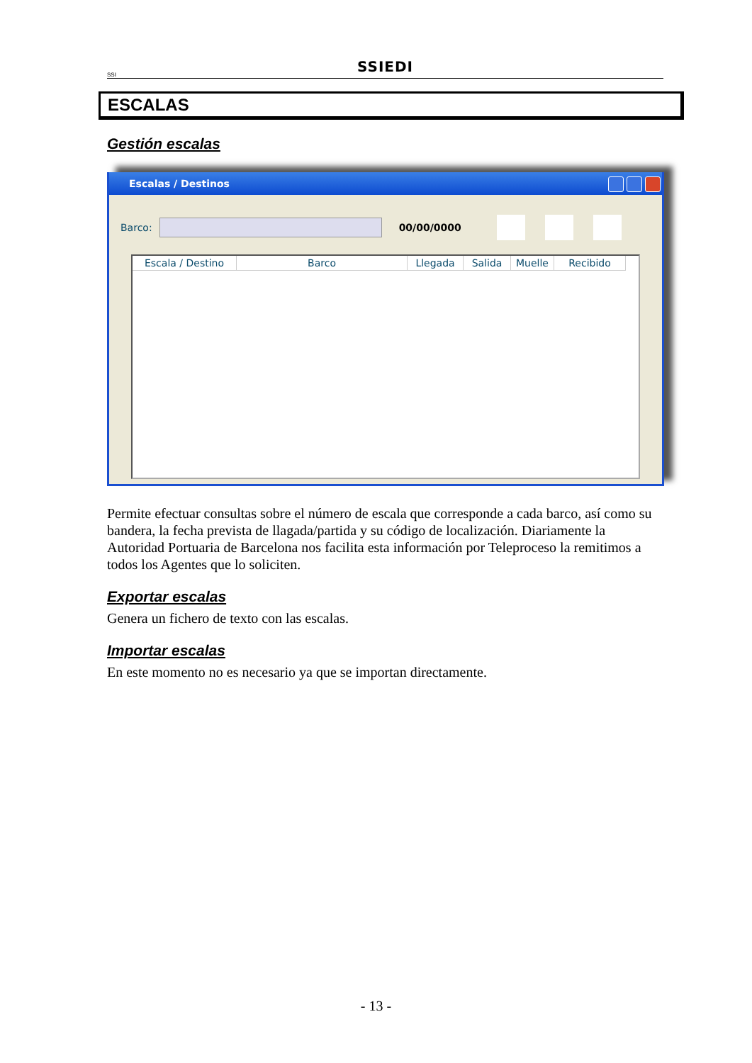SSI
SSIEDI
ESCALAS
Gestión escalas
Escalas / Destinos
Barco:
00/00/0000
| Escala / Destino | Barco | Llegada | Salida | Muelle | Recibido |
| --- | --- | --- | --- | --- | --- |
Permite efectuar consultas sobre el número de escala que corresponde a cada barco, así como su bandera, la fecha prevista de llagada/partida y su código de localización. Diariamente la Autoridad Portuaria de Barcelona nos facilita esta información por Teleproceso la remitimos a todos los Agentes que lo soliciten.
Exportar escalas
Genera un fichero de texto con las escalas.
Importar escalas
En este momento no es necesario ya que se importan directamente.
- 13 -